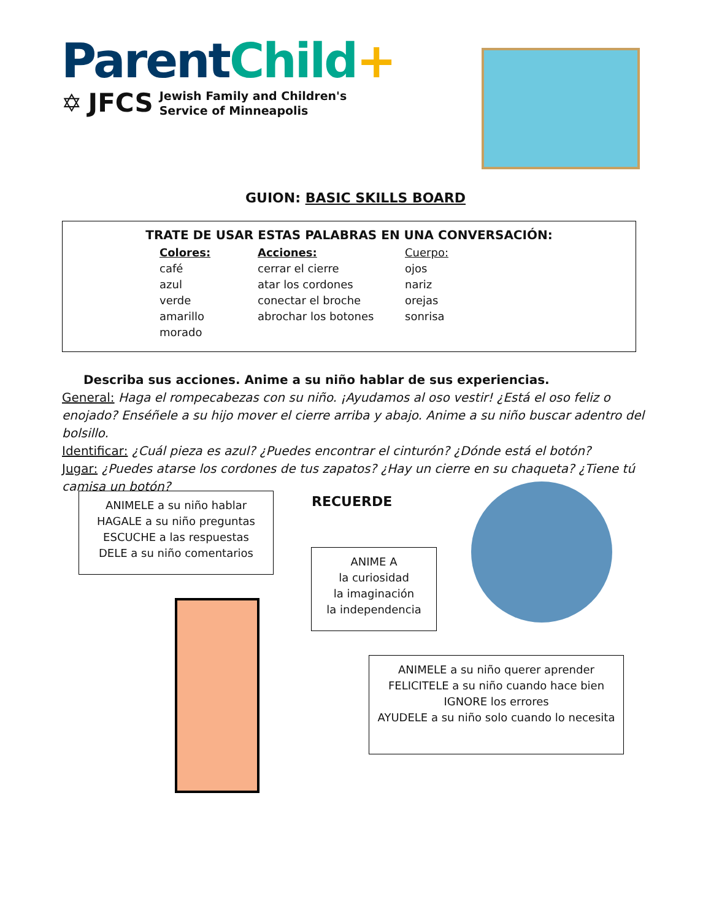Parent Child+
✡ JFCS Jewish Family and Children's
Service of Minneapolis
GUION: BASIC SKILLS BOARD
TRATE DE USAR ESTAS PALABRAS EN UNA CONVERSACIÓN:
Colores:
café
azul
verde
amarillo
morado
Acciones:
cerrar el cierre
atar los cordones
conectar el broche
abrochar los botones
Cuerpo:
ojos
nariz
orejas
sonrisa
Describa sus acciones. Anime a su niño hablar de sus experiencias.
General: Haga el rompecabezas con su niño. ¡Ayudamos al oso vestir! ¿Está el oso feliz o enojado? Enséñele a su hijo mover el cierre arriba y abajo. Anime a su niño buscar adentro del bolsillo.
Identificar: ¿Cuál pieza es azul? ¿Puedes encontrar el cinturón? ¿Dónde está el botón?
Jugar: ¿Puedes atarse los cordones de tus zapatos? ¿Hay un cierre en su chaqueta? ¿Tiene tú camisa un botón?
ANIMELE a su niño hablar
HAGALE a su niño preguntas
ESCUCHE a las respuestas
DELE a su niño comentarios
RECUERDE
ANIME A
la curiosidad
la imaginación
la independencia
ANIMELE a su niño querer aprender
FELICITELE a su niño cuando hace bien
IGNORE los errores
AYUDELE a su niño solo cuando lo necesita